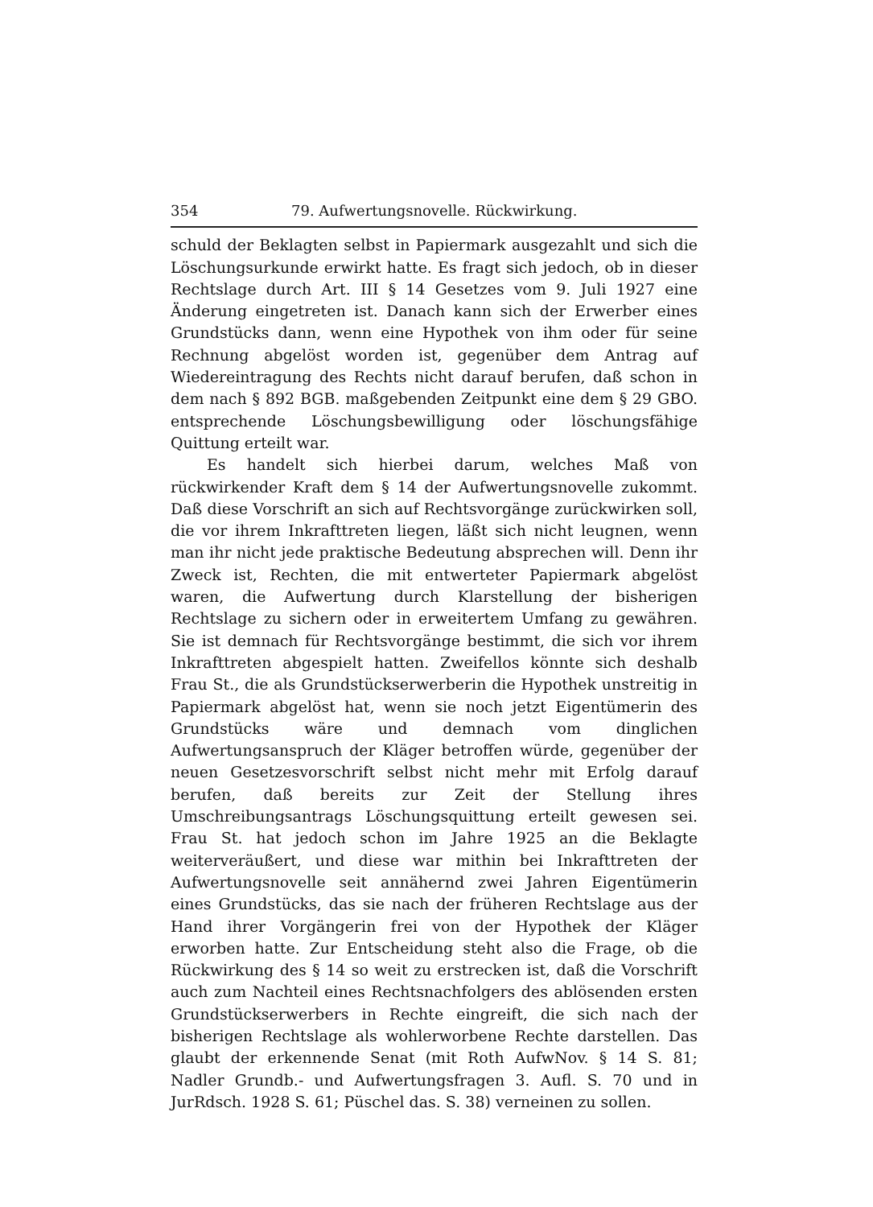354 79. Aufwertungsnovelle. Rückwirkung.
schuld der Beklagten selbst in Papiermark ausgezahlt und sich die Löschungsurkunde erwirkt hatte. Es fragt sich jedoch, ob in dieser Rechtslage durch Art. III § 14 Gesetzes vom 9. Juli 1927 eine Änderung eingetreten ist. Danach kann sich der Erwerber eines Grundstücks dann, wenn eine Hypothek von ihm oder für seine Rechnung abgelöst worden ist, gegenüber dem Antrag auf Wiedereintragung des Rechts nicht darauf berufen, daß schon in dem nach § 892 BGB. maßgebenden Zeitpunkt eine dem § 29 GBO. entsprechende Löschungsbewilligung oder löschungsfähige Quittung erteilt war.
Es handelt sich hierbei darum, welches Maß von rückwirkender Kraft dem § 14 der Aufwertungsnovelle zukommt. Daß diese Vorschrift an sich auf Rechtsvorgänge zurückwirken soll, die vor ihrem Inkrafttreten liegen, läßt sich nicht leugnen, wenn man ihr nicht jede praktische Bedeutung absprechen will. Denn ihr Zweck ist, Rechten, die mit entwerteter Papiermark abgelöst waren, die Aufwertung durch Klarstellung der bisherigen Rechtslage zu sichern oder in erweitertem Umfang zu gewähren. Sie ist demnach für Rechtsvorgänge bestimmt, die sich vor ihrem Inkrafttreten abgespielt hatten. Zweifellos könnte sich deshalb Frau St., die als Grundstückserwerberin die Hypothek unstreitig in Papiermark abgelöst hat, wenn sie noch jetzt Eigentümerin des Grundstücks wäre und demnach vom dinglichen Aufwertungsanspruch der Kläger betroffen würde, gegenüber der neuen Gesetzesvorschrift selbst nicht mehr mit Erfolg darauf berufen, daß bereits zur Zeit der Stellung ihres Umschreibungsantrags Löschungsquittung erteilt gewesen sei. Frau St. hat jedoch schon im Jahre 1925 an die Beklagte weiterveräußert, und diese war mithin bei Inkrafttreten der Aufwertungsnovelle seit annähernd zwei Jahren Eigentümerin eines Grundstücks, das sie nach der früheren Rechtslage aus der Hand ihrer Vorgängerin frei von der Hypothek der Kläger erworben hatte. Zur Entscheidung steht also die Frage, ob die Rückwirkung des § 14 so weit zu erstrecken ist, daß die Vorschrift auch zum Nachteil eines Rechtsnachfolgers des ablösenden ersten Grundstückserwerbers in Rechte eingreift, die sich nach der bisherigen Rechtslage als wohlerworbene Rechte darstellen. Das glaubt der erkennende Senat (mit Roth AufwNov. § 14 S. 81; Nadler Grundb.- und Aufwertungsfragen 3. Aufl. S. 70 und in JurRdsch. 1928 S. 61; Püschel das. S. 38) verneinen zu sollen.